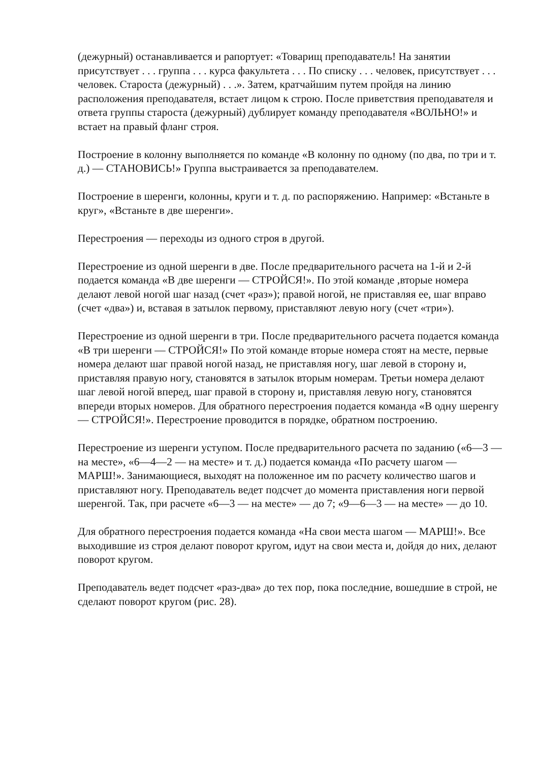(дежурный) останавливается и рапортует: «Товарищ преподаватель! На занятии присутствует . . . группа . . . курса факультета . . . По списку . . . человек, присутствует . . . человек. Староста (дежурный) . . .». Затем, кратчайшим путем пройдя на линию расположения преподавателя, встает лицом к строю. После приветствия преподавателя и ответа группы староста (дежурный) дублирует команду преподавателя «ВОЛЬНО!» и встает на правый фланг строя.
Построение в колонну выполняется по команде «В колонну по одному (по два, по три и т. д.) — СТАНОВИСЬ!» Группа выстраивается за преподавателем.
Построение в шеренги, колонны, круги и т. д. по распоряжению. Например: «Встаньте в круг», «Встаньте в две шеренги».
Перестроения — переходы из одного строя в другой.
Перестроение из одной шеренги в две. После предварительного расчета на 1-й и 2-й подается команда «В две шеренги — СТРОЙСЯ!». По этой команде ,вторые номера делают левой ногой шаг назад (счет «раз»); правой ногой, не приставляя ее, шаг вправо (счет «два») и, вставая в затылок первому, приставляют левую ногу (счет «три»).
Перестроение из одной шеренги в три. После предварительного расчета подается команда «В три шеренги — СТРОЙСЯ!» По этой команде вторые номера стоят на месте, первые номера делают шаг правой ногой назад, не приставляя ногу, шаг левой в сторону и, приставляя правую ногу, становятся в затылок вторым номерам. Третьи номера делают шаг левой ногой вперед, шаг правой в сторону и, приставляя левую ногу, становятся впереди вторых номеров. Для обратного перестроения подается команда «В одну шеренгу — СТРОЙСЯ!». Перестроение проводится в порядке, обратном построению.
Перестроение из шеренги уступом. После предварительного расчета по заданию («6—3 — на месте», «6—4—2 — на месте» и т. д.) подается команда «По расчету шагом — МАРШ!». Занимающиеся, выходят на положенное им по расчету количество шагов и приставляют ногу. Преподаватель ведет подсчет до момента приставления ноги первой шеренгой. Так, при расчете «6—3 — на месте» — до 7; «9—6—3 — на месте» — до 10.
Для обратного перестроения подается команда «На свои места шагом — МАРШ!». Все выходившие из строя делают поворот кругом, идут на свои места и, дойдя до них, делают поворот кругом.
Преподаватель ведет подсчет «раз-два» до тех пор, пока последние, вошедшие в строй, не сделают поворот кругом (рис. 28).